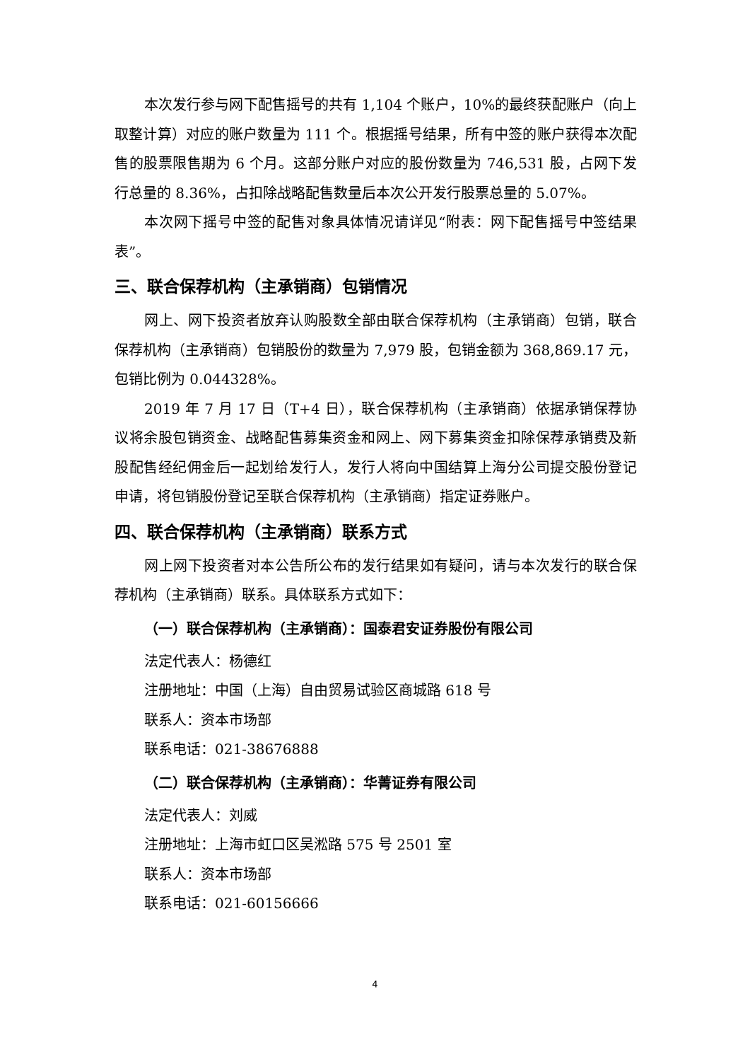本次发行参与网下配售摇号的共有 1,104 个账户，10%的最终获配账户（向上取整计算）对应的账户数量为 111 个。根据摇号结果，所有中签的账户获得本次配售的股票限售期为 6 个月。这部分账户对应的股份数量为 746,531 股，占网下发行总量的 8.36%，占扣除战略配售数量后本次公开发行股票总量的 5.07%。
本次网下摇号中签的配售对象具体情况请详见“附表：网下配售摇号中签结果表”。
三、联合保荐机构（主承销商）包销情况
网上、网下投资者放弃认购股数全部由联合保荐机构（主承销商）包销，联合保荐机构（主承销商）包销股份的数量为 7,979 股，包销金额为 368,869.17 元，包销比例为 0.044328%。
2019 年 7 月 17 日（T+4 日），联合保荐机构（主承销商）依据承销保荐协议将余股包销资金、战略配售募集资金和网上、网下募集资金扣除保荐承销费及新股配售经纪佣金后一起划给发行人，发行人将向中国结算上海分公司提交股份登记申请，将包销股份登记至联合保荐机构（主承销商）指定证券账户。
四、联合保荐机构（主承销商）联系方式
网上网下投资者对本公告所公布的发行结果如有疑问，请与本次发行的联合保荐机构（主承销商）联系。具体联系方式如下：
（一）联合保荐机构（主承销商）：国泰君安证券股份有限公司
法定代表人：杨德红
注册地址：中国（上海）自由贸易试验区商城路 618 号
联系人：资本市场部
联系电话：021-38676888
（二）联合保荐机构（主承销商）：华菁证券有限公司
法定代表人：刘威
注册地址：上海市虹口区吴淞路 575 号 2501 室
联系人：资本市场部
联系电话：021-60156666
4